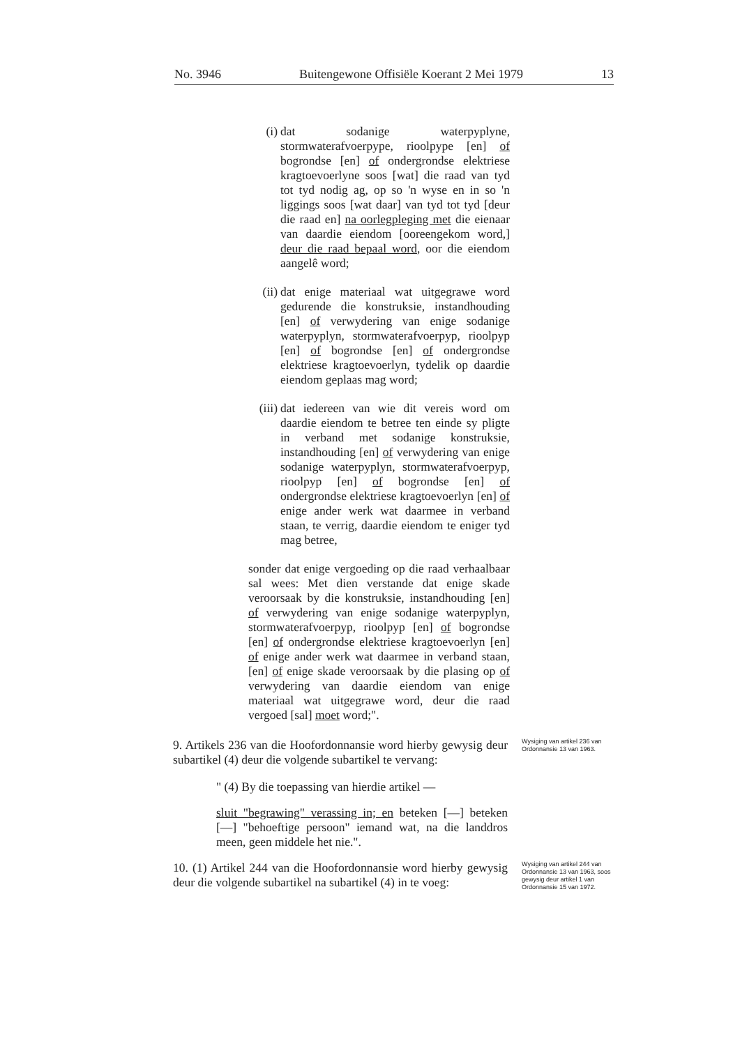No. 3946 Buitengewone Offisiële Koerant 2 Mei 1979 13
(i) dat sodanige waterpyplyne, stormwaterafvoerpype, rioolpype [en] of bogrondse [en] of ondergrondse elektriese kragtoevoerlyne soos [wat] die raad van tyd tot tyd nodig ag, op so 'n wyse en in so 'n liggings soos [wat daar] van tyd tot tyd [deur die raad en] na oorlegpleging met die eienaar van daardie eiendom [ooreengekom word,] deur die raad bepaal word, oor die eiendom aangelê word;
(ii) dat enige materiaal wat uitgegrawe word gedurende die konstruksie, instandhouding [en] of verwydering van enige sodanige waterpyplyn, stormwaterafvoerpyp, rioolpyp [en] of bogrondse [en] of ondergrondse elektriese kragtoevoerlyn, tydelik op daardie eiendom geplaas mag word;
(iii)
dat iedereen van wie dit vereis word om daardie eiendom te betree ten einde sy pligte in verband met sodanige konstruksie, instandhouding [en] of verwydering van enige sodanige waterpyplyn, stormwaterafvoerpyp, rioolpyp [en] of bogrondse [en] of ondergrondse elektriese kragtoevoerlyn [en] of enige ander werk wat daarmee in verband staan, te verrig, daardie eiendom te eniger tyd mag betree,
sonder dat enige vergoeding op die raad verhaalbaar sal wees: Met dien verstande dat enige skade veroorsaak by die konstruksie, instandhouding [en] of verwydering van enige sodanige waterpyplyn, stormwaterafvoerpyp, rioolpyp [en] of bogrondse [en] of ondergrondse elektriese kragtoevoerlyn [en] of enige ander werk wat daarmee in verband staan, [en] of enige skade veroorsaak by die plasing op of verwydering van daardie eiendom van enige materiaal wat uitgegrawe word, deur die raad vergoed [sal] moet word;".
9. Artikels 236 van die Hoofordonnansie word hierby gewysig deur subartikel (4) deur die volgende subartikel te vervang:
Wysiging van artikel 236 van Ordonnansie 13 van 1963.
" (4) By die toepassing van hierdie artikel —
sluit "begrawing" verassing in; en beteken [—] beteken [—] "behoeftige persoon" iemand wat, na die landdros meen, geen middele het nie.".
10. (1) Artikel 244 van die Hoofordonnansie word hierby gewysig deur die volgende subartikel na subartikel (4) in te voeg:
Wysiging van artikel 244 van Ordonnansie 13 van 1963, soos gewysig deur artikel 1 van Ordonnansie 15 van 1972.